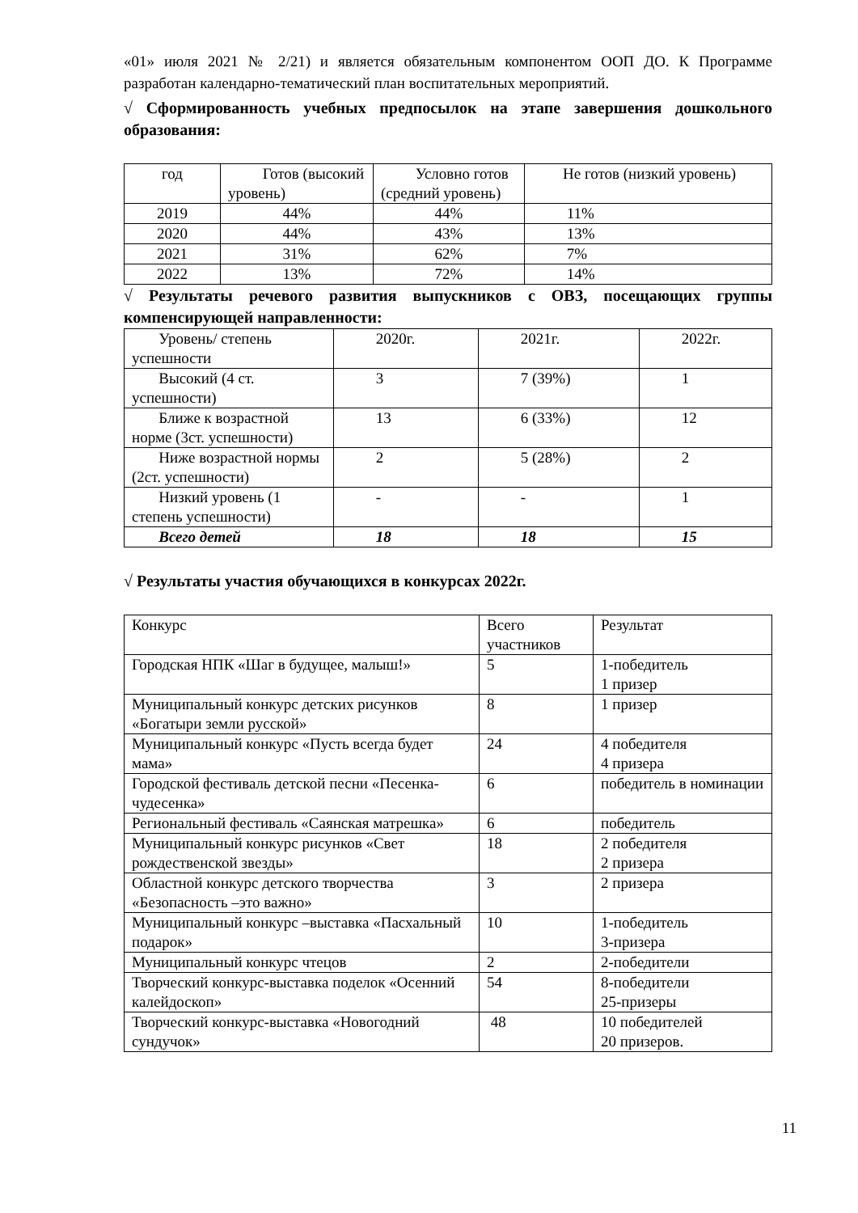«01» июля 2021 № 2/21) и является обязательным компонентом ООП ДО. К Программе разработан календарно-тематический план воспитательных мероприятий.
√ Сформированность учебных предпосылок на этапе завершения дошкольного образования:
| год | Готов (высокий уровень) | Условно готов (средний уровень) | Не готов (низкий уровень) |
| 2019 | 44% | 44% | 11% |
| 2020 | 44% | 43% | 13% |
| 2021 | 31% | 62% | 7% |
| 2022 | 13% | 72% | 14% |
√ Результаты речевого развития выпускников с ОВЗ, посещающих группы компенсирующей направленности:
| Уровень/ степень успешности | 2020г. | 2021г. | 2022г. |
| Высокий (4 ст. успешности) | 3 | 7 (39%) | 1 |
| Ближе к возрастной норме (3ст. успешности) | 13 | 6 (33%) | 12 |
| Ниже возрастной нормы (2ст. успешности) | 2 | 5 (28%) | 2 |
| Низкий уровень (1 степень успешности) | - | - | 1 |
| Всего детей | 18 | 18 | 15 |
√ Результаты участия обучающихся в конкурсах 2022г.
| Конкурс | Всего участников | Результат |
| Городская НПК «Шаг в будущее, малыш!» | 5 | 1-победитель 1 призер |
| Муниципальный конкурс детских рисунков «Богатыри земли русской» | 8 | 1 призер |
| Муниципальный конкурс «Пусть всегда будет мама» | 24 | 4 победителя 4 призера |
| Городской фестиваль детской песни «Песенка-чудесенка» | 6 | победитель в номинации |
| Региональный фестиваль «Саянская матрешка» | 6 | победитель |
| Муниципальный конкурс рисунков «Свет рождественской звезды» | 18 | 2 победителя 2 призера |
| Областной конкурс детского творчества «Безопасность –это важно» | 3 | 2 призера |
| Муниципальный конкурс –выставка «Пасхальный подарок» | 10 | 1-победитель 3-призера |
| Муниципальный конкурс чтецов | 2 | 2-победители |
| Творческий конкурс-выставка поделок «Осенний калейдоскоп» | 54 | 8-победители 25-призеры |
| Творческий конкурс-выставка «Новогодний сундучок» | 48 | 10 победителей 20 призеров. |
11